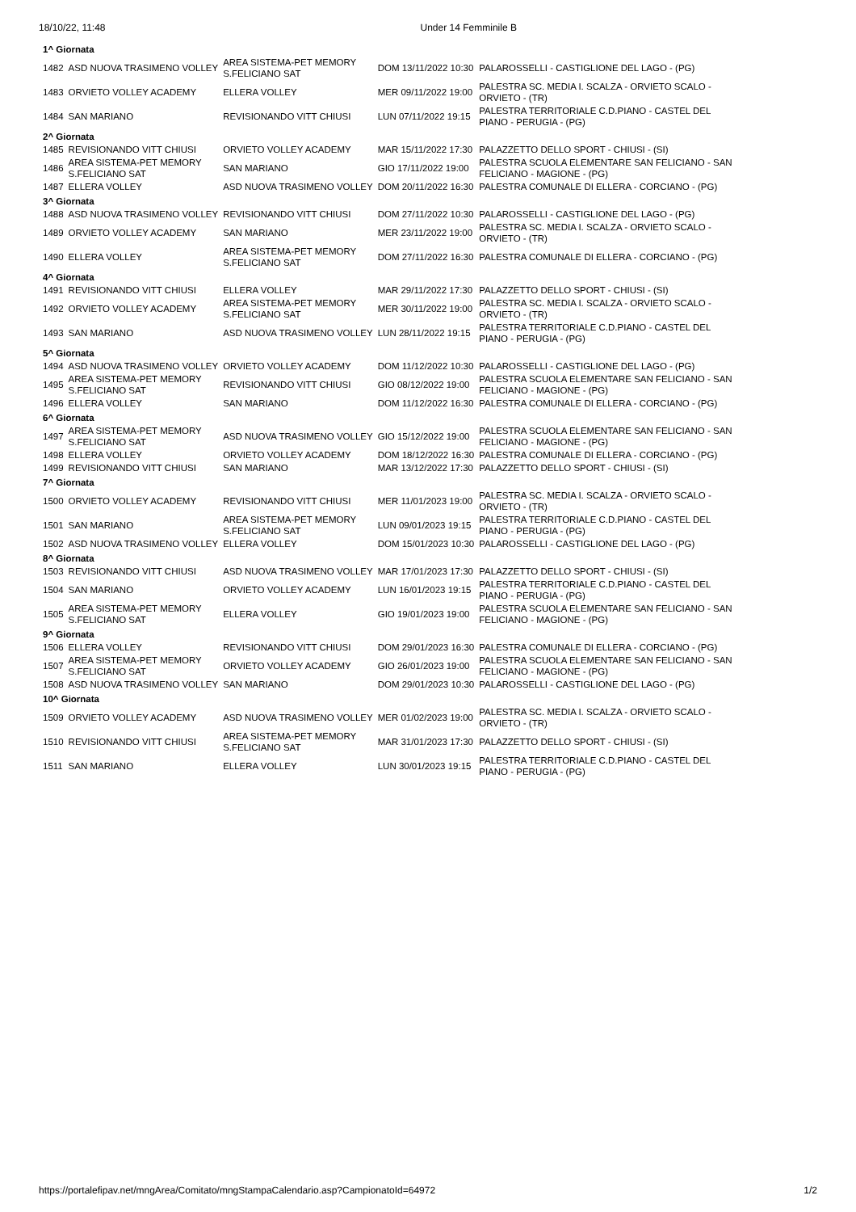18/10/22, 11:48 Under 14 Femminile B
| 1^ Giornata | | | | |
| 1482 | ASD NUOVA TRASIMENO VOLLEY | AREA SISTEMA-PET MEMORY S.FELICIANO SAT | DOM 13/11/2022 10:30 | PALAROSSELLI - CASTIGLIONE DEL LAGO - (PG) |
| 1483 | ORVIETO VOLLEY ACADEMY | ELLERA VOLLEY | MER 09/11/2022 19:00 | PALESTRA SC. MEDIA I. SCALZA - ORVIETO SCALO - ORVIETO - (TR) |
| 1484 | SAN MARIANO | REVISIONANDO VITT CHIUSI | LUN 07/11/2022 19:15 | PALESTRA TERRITORIALE C.D.PIANO - CASTEL DEL PIANO - PERUGIA - (PG) |
| 2^ Giornata | | | | |
| 1485 | REVISIONANDO VITT CHIUSI | ORVIETO VOLLEY ACADEMY | MAR 15/11/2022 17:30 | PALAZZETTO DELLO SPORT - CHIUSI - (SI) |
| 1486 | AREA SISTEMA-PET MEMORY S.FELICIANO SAT | SAN MARIANO | GIO 17/11/2022 19:00 | PALESTRA SCUOLA ELEMENTARE SAN FELICIANO - SAN FELICIANO - MAGIONE - (PG) |
| 1487 | ELLERA VOLLEY | ASD NUOVA TRASIMENO VOLLEY | DOM 20/11/2022 16:30 | PALESTRA COMUNALE DI ELLERA - CORCIANO - (PG) |
| 3^ Giornata | | | | |
| 1488 | ASD NUOVA TRASIMENO VOLLEY | REVISIONANDO VITT CHIUSI | DOM 27/11/2022 10:30 | PALAROSSELLI - CASTIGLIONE DEL LAGO - (PG) |
| 1489 | ORVIETO VOLLEY ACADEMY | SAN MARIANO | MER 23/11/2022 19:00 | PALESTRA SC. MEDIA I. SCALZA - ORVIETO SCALO - ORVIETO - (TR) |
| 1490 | ELLERA VOLLEY | AREA SISTEMA-PET MEMORY S.FELICIANO SAT | DOM 27/11/2022 16:30 | PALESTRA COMUNALE DI ELLERA - CORCIANO - (PG) |
| 4^ Giornata | | | | |
| 1491 | REVISIONANDO VITT CHIUSI | ELLERA VOLLEY | MAR 29/11/2022 17:30 | PALAZZETTO DELLO SPORT - CHIUSI - (SI) |
| 1492 | ORVIETO VOLLEY ACADEMY | AREA SISTEMA-PET MEMORY S.FELICIANO SAT | MER 30/11/2022 19:00 | PALESTRA SC. MEDIA I. SCALZA - ORVIETO SCALO - ORVIETO - (TR) |
| 1493 | SAN MARIANO | ASD NUOVA TRASIMENO VOLLEY | LUN 28/11/2022 19:15 | PALESTRA TERRITORIALE C.D.PIANO - CASTEL DEL PIANO - PERUGIA - (PG) |
| 5^ Giornata | | | | |
| 1494 | ASD NUOVA TRASIMENO VOLLEY | ORVIETO VOLLEY ACADEMY | DOM 11/12/2022 10:30 | PALAROSSELLI - CASTIGLIONE DEL LAGO - (PG) |
| 1495 | AREA SISTEMA-PET MEMORY S.FELICIANO SAT | REVISIONANDO VITT CHIUSI | GIO 08/12/2022 19:00 | PALESTRA SCUOLA ELEMENTARE SAN FELICIANO - SAN FELICIANO - MAGIONE - (PG) |
| 1496 | ELLERA VOLLEY | SAN MARIANO | DOM 11/12/2022 16:30 | PALESTRA COMUNALE DI ELLERA - CORCIANO - (PG) |
| 6^ Giornata | | | | |
| 1497 | AREA SISTEMA-PET MEMORY S.FELICIANO SAT | ASD NUOVA TRASIMENO VOLLEY | GIO 15/12/2022 19:00 | PALESTRA SCUOLA ELEMENTARE SAN FELICIANO - SAN FELICIANO - MAGIONE - (PG) |
| 1498 | ELLERA VOLLEY | ORVIETO VOLLEY ACADEMY | DOM 18/12/2022 16:30 | PALESTRA COMUNALE DI ELLERA - CORCIANO - (PG) |
| 1499 | REVISIONANDO VITT CHIUSI | SAN MARIANO | MAR 13/12/2022 17:30 | PALAZZETTO DELLO SPORT - CHIUSI - (SI) |
| 7^ Giornata | | | | |
| 1500 | ORVIETO VOLLEY ACADEMY | REVISIONANDO VITT CHIUSI | MER 11/01/2023 19:00 | PALESTRA SC. MEDIA I. SCALZA - ORVIETO SCALO - ORVIETO - (TR) |
| 1501 | SAN MARIANO | AREA SISTEMA-PET MEMORY S.FELICIANO SAT | LUN 09/01/2023 19:15 | PALESTRA TERRITORIALE C.D.PIANO - CASTEL DEL PIANO - PERUGIA - (PG) |
| 1502 | ASD NUOVA TRASIMENO VOLLEY | ELLERA VOLLEY | DOM 15/01/2023 10:30 | PALAROSSELLI - CASTIGLIONE DEL LAGO - (PG) |
| 8^ Giornata | | | | |
| 1503 | REVISIONANDO VITT CHIUSI | ASD NUOVA TRASIMENO VOLLEY | MAR 17/01/2023 17:30 | PALAZZETTO DELLO SPORT - CHIUSI - (SI) |
| 1504 | SAN MARIANO | ORVIETO VOLLEY ACADEMY | LUN 16/01/2023 19:15 | PALESTRA TERRITORIALE C.D.PIANO - CASTEL DEL PIANO - PERUGIA - (PG) |
| 1505 | AREA SISTEMA-PET MEMORY S.FELICIANO SAT | ELLERA VOLLEY | GIO 19/01/2023 19:00 | PALESTRA SCUOLA ELEMENTARE SAN FELICIANO - SAN FELICIANO - MAGIONE - (PG) |
| 9^ Giornata | | | | |
| 1506 | ELLERA VOLLEY | REVISIONANDO VITT CHIUSI | DOM 29/01/2023 16:30 | PALESTRA COMUNALE DI ELLERA - CORCIANO - (PG) |
| 1507 | AREA SISTEMA-PET MEMORY S.FELICIANO SAT | ORVIETO VOLLEY ACADEMY | GIO 26/01/2023 19:00 | PALESTRA SCUOLA ELEMENTARE SAN FELICIANO - SAN FELICIANO - MAGIONE - (PG) |
| 1508 | ASD NUOVA TRASIMENO VOLLEY | SAN MARIANO | DOM 29/01/2023 10:30 | PALAROSSELLI - CASTIGLIONE DEL LAGO - (PG) |
| 10^ Giornata | | | | |
| 1509 | ORVIETO VOLLEY ACADEMY | ASD NUOVA TRASIMENO VOLLEY | MER 01/02/2023 19:00 | PALESTRA SC. MEDIA I. SCALZA - ORVIETO SCALO - ORVIETO - (TR) |
| 1510 | REVISIONANDO VITT CHIUSI | AREA SISTEMA-PET MEMORY S.FELICIANO SAT | MAR 31/01/2023 17:30 | PALAZZETTO DELLO SPORT - CHIUSI - (SI) |
| 1511 | SAN MARIANO | ELLERA VOLLEY | LUN 30/01/2023 19:15 | PALESTRA TERRITORIALE C.D.PIANO - CASTEL DEL PIANO - PERUGIA - (PG) |
https://portalefipav.net/mngArea/Comitato/mngStampaCalendario.asp?CampionatoId=64972 1/2